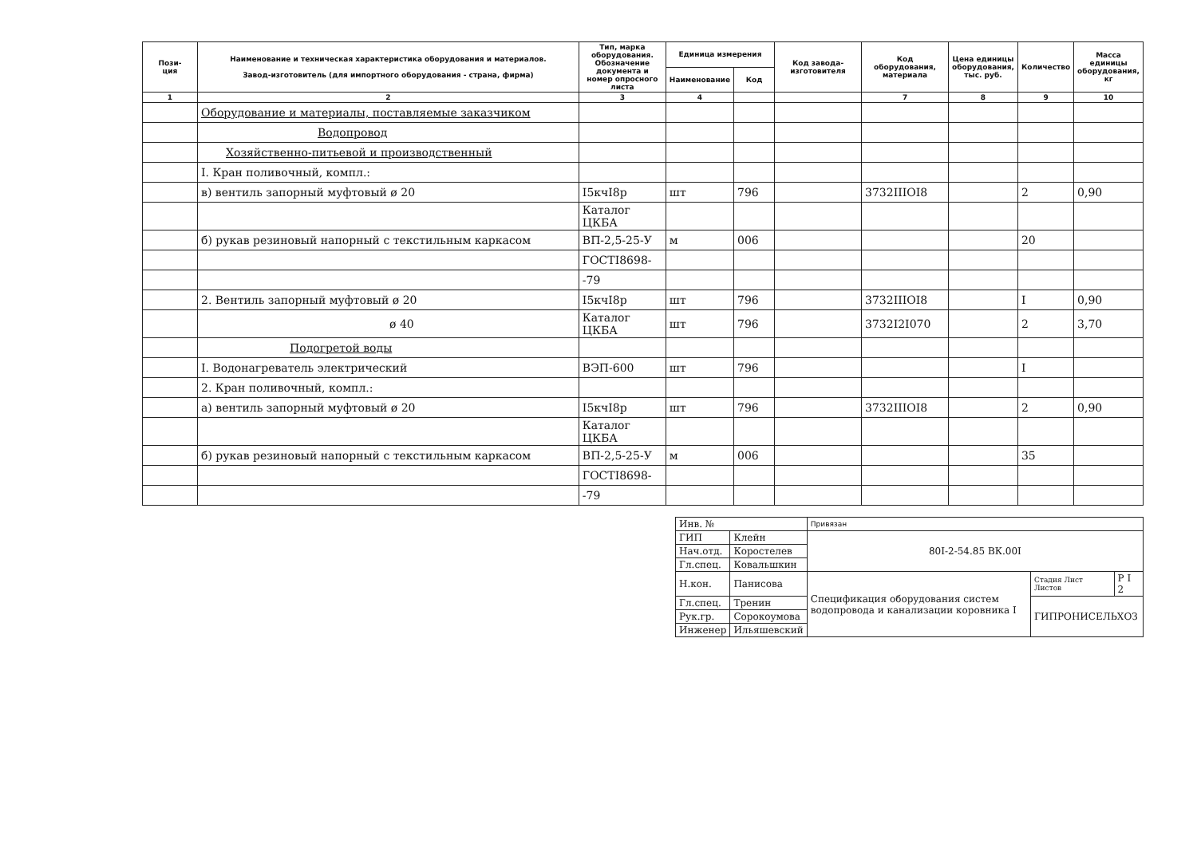| Пози- ция | Наименование и техническая характеристика оборудования и материалов. Завод-изготовитель (для импортного оборудования - страна, фирма) | Тип, марка оборудования. Обозначение документа и номер опросного листа | Единица измерения | | Код завода-изготовителя | Код оборудования, материала | Цена единицы оборудования, тыс. руб. | Количество | Масса единицы оборудования, кг |
| --- | --- | --- | --- | --- | --- | --- | --- | --- | --- |
| | | | Наименование | Код | | | | | |
| 1 | 2 | 3 | 4 | | | 7 | 8 | 9 | 10 |
| | Оборудование и материалы, поставляемые заказчиком | | | | | | | | |
| | Водопровод | | | | | | | | |
| | Хозяйственно-питьевой и производственный | | | | | | | | |
| | I. Кран поливочный, компл.: | | | | | | | | |
| | в) вентиль запорный муфтовый ø 20 | I5кчI8р | шт | 796 | | 3732IIIOI8 | | 2 | 0,90 |
| | | Каталог ЦКБА | | | | | | | |
| | б) рукав резиновый напорный с текстильным каркасом | ВП-2,5-25-У | м | 006 | | | | 20 | |
| | | ГОСТI8698- | | | | | | | |
| | | -79 | | | | | | | |
| | 2. Вентиль запорный муфтовый ø 20 | I5кчI8р | шт | 796 | | 3732IIIOI8 | | I | 0,90 |
| | ø 40 | Каталог ЦКБА | шт | 796 | | 3732I2I070 | | 2 | 3,70 |
| | Подогретой воды | | | | | | | | |
| | I. Водонагреватель электрический | ВЭП-600 | шт | 796 | | | | I | |
| | 2. Кран поливочный, компл.: | | | | | | | | |
| | а) вентиль запорный муфтовый ø 20 | I5кчI8р | шт | 796 | | 3732IIIOI8 | | 2 | 0,90 |
| | | Каталог ЦКБА | | | | | | | |
| | б) рукав резиновый напорный с текстильным каркасом | ВП-2,5-25-У | м | 006 | | | | 35 | |
| | | ГОСТI8698- | | | | | | | |
| | | -79 | | | | | | | |
| Инв. № | | Привязан | | |
| ГИП | Клейн | 80I-2-54.85 ВК.00I | | |
| Нач.отд. | Коростелев | | | |
| Гл.спец. | Ковальшкин | | | |
| Н.кон. | Панисова | Спецификация оборудования систем водопровода и канализации коровника I | Стадия Лист Листов | Р I 2 |
| Гл.спец. | Тренин | | ГИПРОНИСЕЛЬХОЗ | |
| Рук.гр. | Сорокоумова | | | |
| Инженер | Ильяшевский | | | |